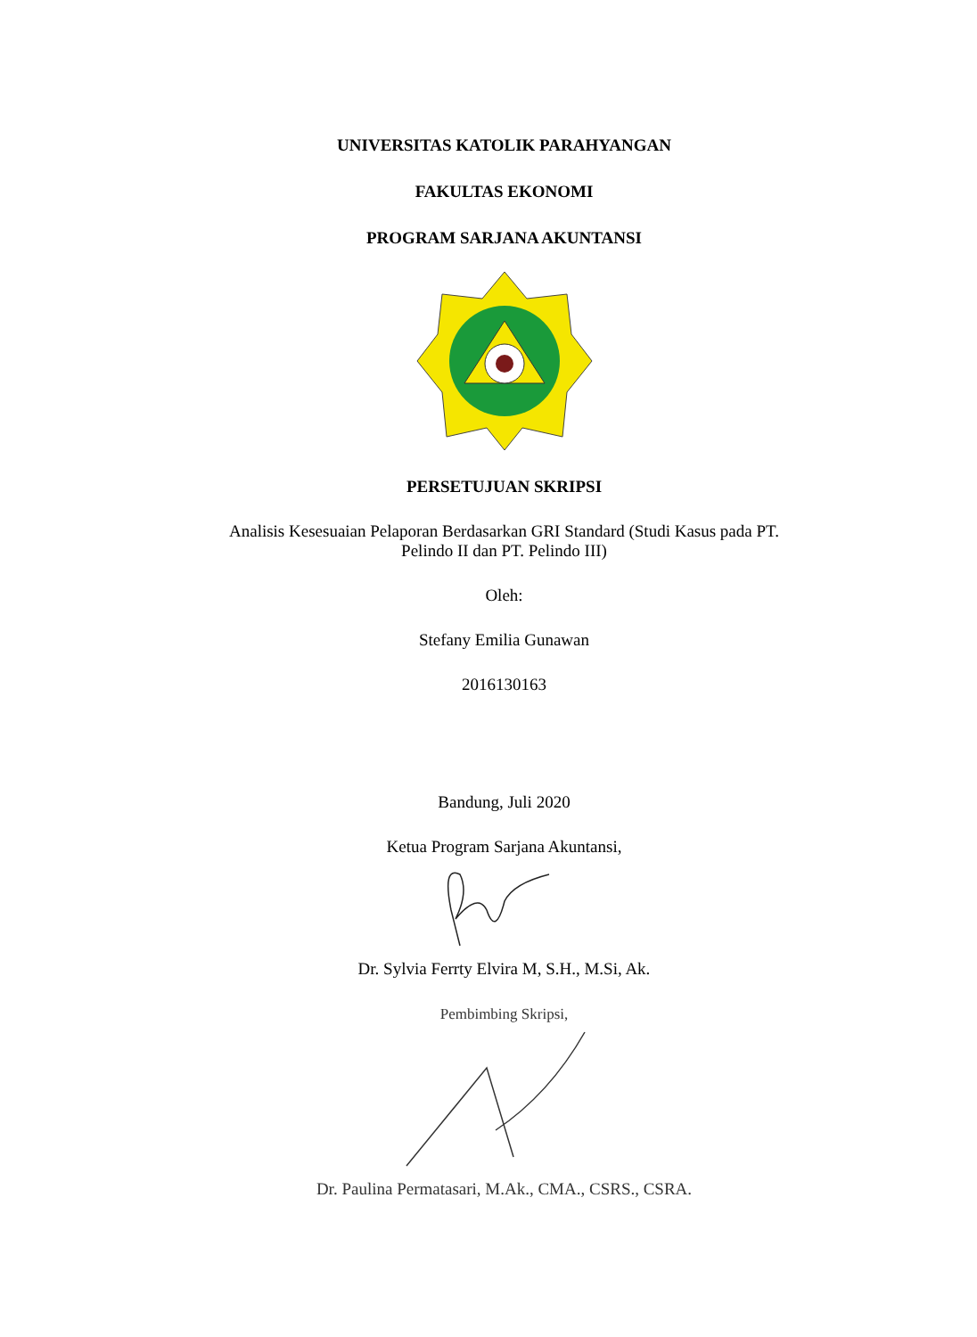UNIVERSITAS KATOLIK PARAHYANGAN
FAKULTAS EKONOMI
PROGRAM SARJANA AKUNTANSI
PERSETUJUAN SKRIPSI
Analisis Kesesuaian Pelaporan Berdasarkan GRI Standard (Studi Kasus pada PT.
Pelindo II dan PT. Pelindo III)
Oleh:
Stefany Emilia Gunawan
2016130163
Bandung, Juli 2020
Ketua Program Sarjana Akuntansi,
Dr. Sylvia Ferrty Elvira M, S.H., M.Si, Ak.
Pembimbing Skripsi,
Dr. Paulina Permatasari, M.Ak., CMA., CSRS., CSRA.